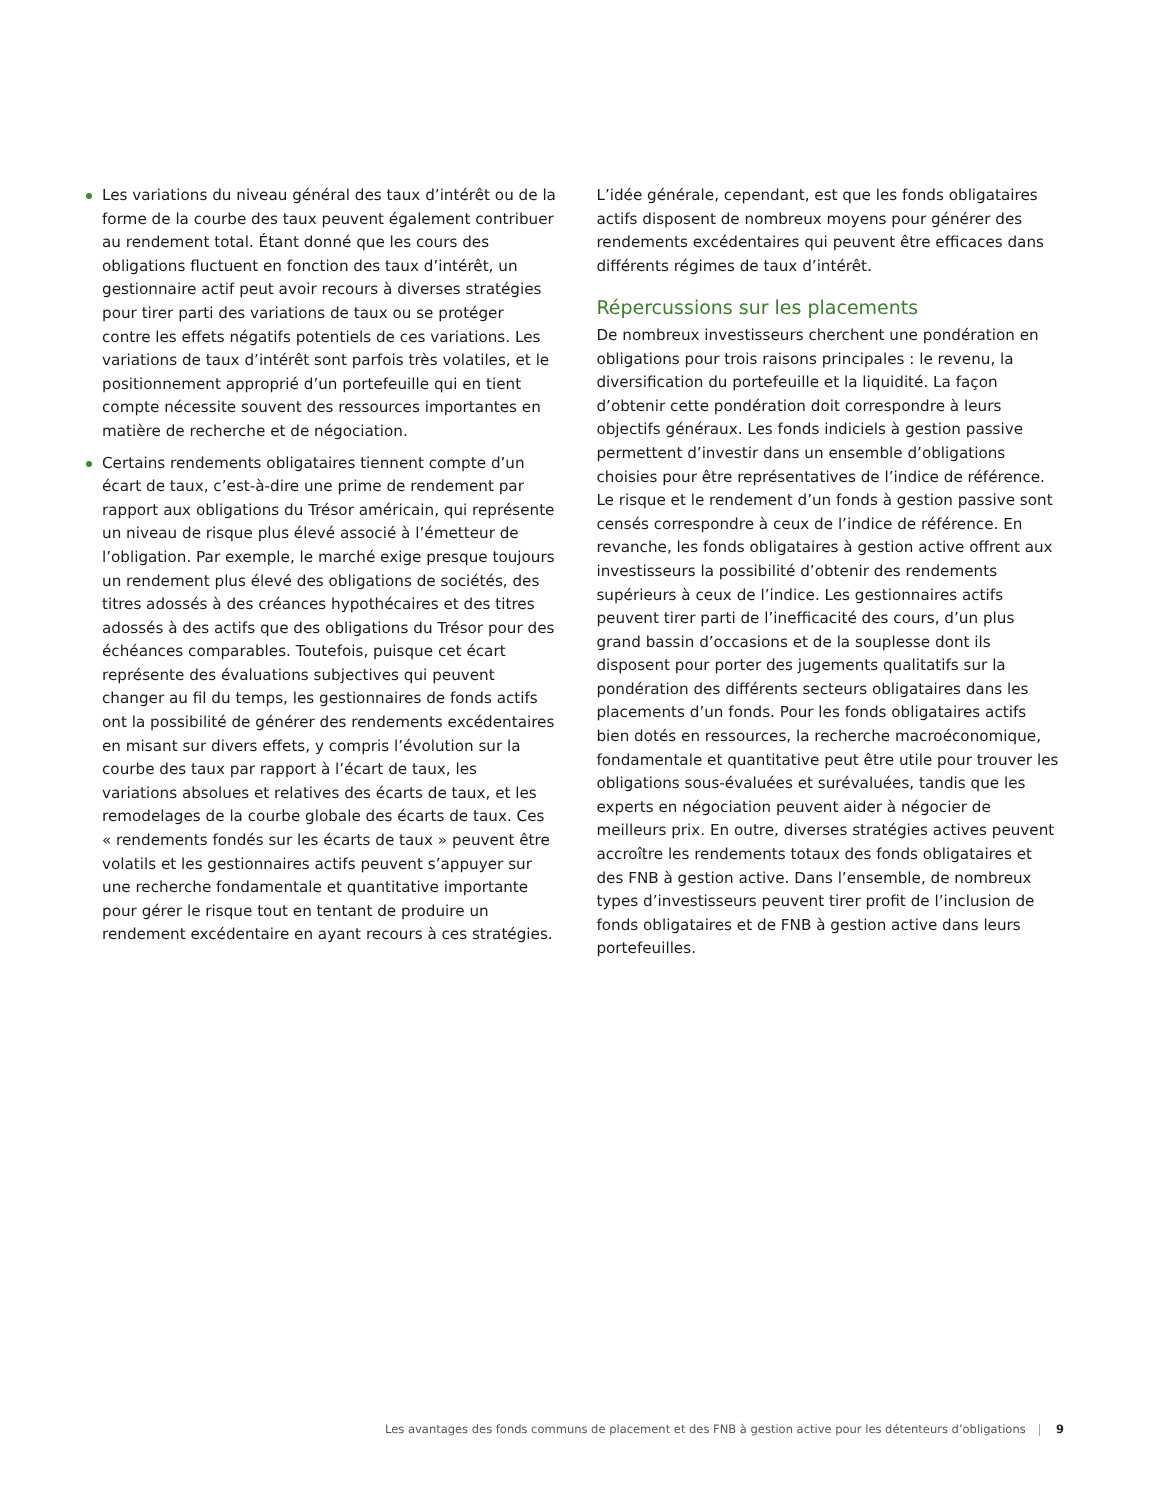Les variations du niveau général des taux d’intérêt ou de la forme de la courbe des taux peuvent également contribuer au rendement total. Étant donné que les cours des obligations fluctuent en fonction des taux d’intérêt, un gestionnaire actif peut avoir recours à diverses stratégies pour tirer parti des variations de taux ou se protéger contre les effets négatifs potentiels de ces variations. Les variations de taux d’intérêt sont parfois très volatiles, et le positionnement approprié d’un portefeuille qui en tient compte nécessite souvent des ressources importantes en matière de recherche et de négociation.
Certains rendements obligataires tiennent compte d’un écart de taux, c’est-à-dire une prime de rendement par rapport aux obligations du Trésor américain, qui représente un niveau de risque plus élevé associé à l’émetteur de l’obligation. Par exemple, le marché exige presque toujours un rendement plus élevé des obligations de sociétés, des titres adossés à des créances hypothécaires et des titres adossés à des actifs que des obligations du Trésor pour des échéances comparables. Toutefois, puisque cet écart représente des évaluations subjectives qui peuvent changer au fil du temps, les gestionnaires de fonds actifs ont la possibilité de générer des rendements excédentaires en misant sur divers effets, y compris l’évolution sur la courbe des taux par rapport à l’écart de taux, les variations absolues et relatives des écarts de taux, et les remodelages de la courbe globale des écarts de taux. Ces « rendements fondés sur les écarts de taux » peuvent être volatils et les gestionnaires actifs peuvent s’appuyer sur une recherche fondamentale et quantitative importante pour gérer le risque tout en tentant de produire un rendement excédentaire en ayant recours à ces stratégies.
L’idée générale, cependant, est que les fonds obligataires actifs disposent de nombreux moyens pour générer des rendements excédentaires qui peuvent être efficaces dans différents régimes de taux d’intérêt.
Répercussions sur les placements
De nombreux investisseurs cherchent une pondération en obligations pour trois raisons principales : le revenu, la diversification du portefeuille et la liquidité. La façon d’obtenir cette pondération doit correspondre à leurs objectifs généraux. Les fonds indiciels à gestion passive permettent d’investir dans un ensemble d’obligations choisies pour être représentatives de l’indice de référence. Le risque et le rendement d’un fonds à gestion passive sont censés correspondre à ceux de l’indice de référence. En revanche, les fonds obligataires à gestion active offrent aux investisseurs la possibilité d’obtenir des rendements supérieurs à ceux de l’indice. Les gestionnaires actifs peuvent tirer parti de l’inefficacité des cours, d’un plus grand bassin d’occasions et de la souplesse dont ils disposent pour porter des jugements qualitatifs sur la pondération des différents secteurs obligataires dans les placements d’un fonds. Pour les fonds obligataires actifs bien dotés en ressources, la recherche macroéconomique, fondamentale et quantitative peut être utile pour trouver les obligations sous-évaluées et surévaluées, tandis que les experts en négociation peuvent aider à négocier de meilleurs prix. En outre, diverses stratégies actives peuvent accroître les rendements totaux des fonds obligataires et des FNB à gestion active. Dans l’ensemble, de nombreux types d’investisseurs peuvent tirer profit de l’inclusion de fonds obligataires et de FNB à gestion active dans leurs portefeuilles.
Les avantages des fonds communs de placement et des FNB à gestion active pour les détenteurs d’obligations 9